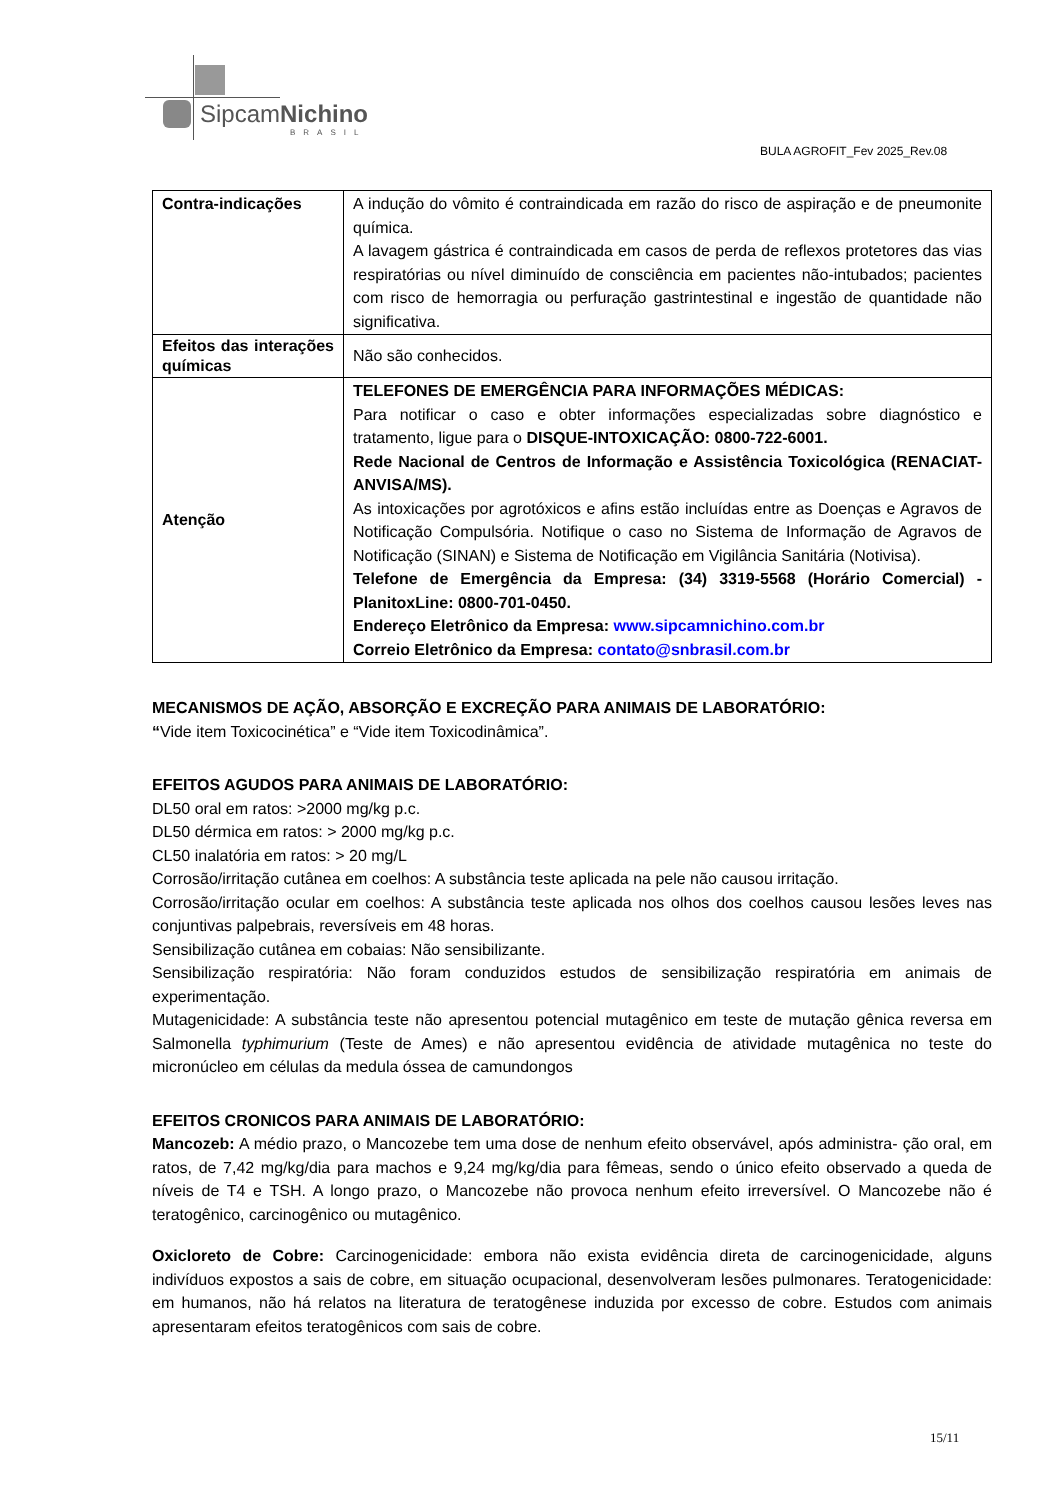SipcamNichino
BRASIL
BULA AGROFIT_Fev 2025_Rev.08
| Contra-indicações | A indução do vômito é contraindicada em razão do risco de aspiração e de pneumonite química. A lavagem gástrica é contraindicada em casos de perda de reflexos protetores das vias respiratórias ou nível diminuído de consciência em pacientes não-intubados; pacientes com risco de hemorragia ou perfuração gastrintestinal e ingestão de quantidade não significativa. |
| Efeitos das interações químicas | Não são conhecidos. |
| Atenção | TELEFONES DE EMERGÊNCIA PARA INFORMAÇÕES MÉDICAS: Para notificar o caso e obter informações especializadas sobre diagnóstico e tratamento, ligue para o DISQUE-INTOXICAÇÃO: 0800-722-6001. Rede Nacional de Centros de Informação e Assistência Toxicológica (RENACIAT-ANVISA/MS). As intoxicações por agrotóxicos e afins estão incluídas entre as Doenças e Agravos de Notificação Compulsória. Notifique o caso no Sistema de Informação de Agravos de Notificação (SINAN) e Sistema de Notificação em Vigilância Sanitária (Notivisa). Telefone de Emergência da Empresa: (34) 3319-5568 (Horário Comercial) - PlanitoxLine: 0800-701-0450. Endereço Eletrônico da Empresa: www.sipcamnichino.com.br Correio Eletrônico da Empresa: contato@snbrasil.com.br |
MECANISMOS DE AÇÃO, ABSORÇÃO E EXCREÇÃO PARA ANIMAIS DE LABORATÓRIO:
“Vide item Toxicocinética” e “Vide item Toxicodinâmica”.
EFEITOS AGUDOS PARA ANIMAIS DE LABORATÓRIO:
DL50 oral em ratos: >2000 mg/kg p.c.
DL50 dérmica em ratos: > 2000 mg/kg p.c.
CL50 inalatória em ratos: > 20 mg/L
Corrosão/irritação cutânea em coelhos: A substância teste aplicada na pele não causou irritação.
Corrosão/irritação ocular em coelhos: A substância teste aplicada nos olhos dos coelhos causou lesões leves nas conjuntivas palpebrais, reversíveis em 48 horas.
Sensibilização cutânea em cobaias: Não sensibilizante.
Sensibilização respiratória: Não foram conduzidos estudos de sensibilização respiratória em animais de experimentação.
Mutagenicidade: A substância teste não apresentou potencial mutagênico em teste de mutação gênica reversa em Salmonella typhimurium (Teste de Ames) e não apresentou evidência de atividade mutagênica no teste do micronúcleo em células da medula óssea de camundongos
EFEITOS CRONICOS PARA ANIMAIS DE LABORATÓRIO:
Mancozeb: A médio prazo, o Mancozebe tem uma dose de nenhum efeito observável, após administra- ção oral, em ratos, de 7,42 mg/kg/dia para machos e 9,24 mg/kg/dia para fêmeas, sendo o único efeito observado a queda de níveis de T4 e TSH. A longo prazo, o Mancozebe não provoca nenhum efeito irreversível. O Mancozebe não é teratogênico, carcinogênico ou mutagênico.
Oxicloreto de Cobre: Carcinogenicidade: embora não exista evidência direta de carcinogenicidade, alguns indivíduos expostos a sais de cobre, em situação ocupacional, desenvolveram lesões pulmonares. Teratogenicidade: em humanos, não há relatos na literatura de teratogênese induzida por excesso de cobre. Estudos com animais apresentaram efeitos teratogênicos com sais de cobre.
15/11